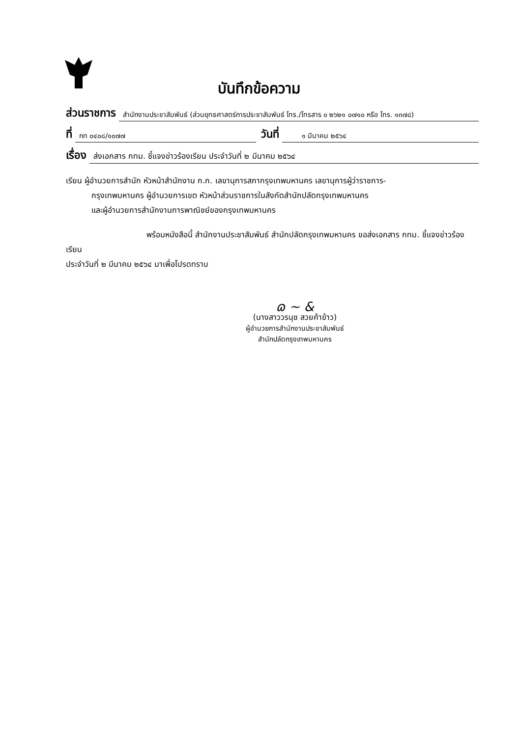บันทึกข้อความ
ส่วนราชการ สำนักงานประชาสัมพันธ์ (ส่วนยุทธศาสตร์การประชาสัมพันธ์ โทร./โทรสาร ๐ ๒๖๒๑ ๐๗๑๐ หรือ โทร. ๑๓๗๘)
ที่ กท ๐๔๐๘/๑๐๗๗ วันที่ ๑ มีนาคม ๒๕๖๔
เรื่อง ส่งเอกสาร กทม. ชี้แจงข่าวร้องเรียน ประจำวันที่ ๒ มีนาคม ๒๕๖๔
เรียน ผู้อำนวยการสำนัก หัวหน้าสำนักงาน ก.ก. เลขานุการสภากรุงเทพมหานคร เลขานุการผู้ว่าราชการ-
กรุงเทพมหานคร ผู้อำนวยการเขต หัวหน้าส่วนราชการในสังกัดสำนักปลัดกรุงเทพมหานคร
และผู้อำนวยการสำนักงานการพาณิชย์ของกรุงเทพมหานคร
พร้อมหนังสือนี้ สำนักงานประชาสัมพันธ์ สำนักปลัดกรุงเทพมหานคร ขอส่งเอกสาร กทม. ชี้แจงข่าวร้องเรียน
ประจำวันที่ ๒ มีนาคม ๒๕๖๔ มาเพื่อโปรดทราบ
ɷ ~ &
(นางสาววรนุช สวยค้าข้าว)
ผู้อำนวยการสำนักงานประชาสัมพันธ์
สำนักปลัดกรุงเทพมหานคร